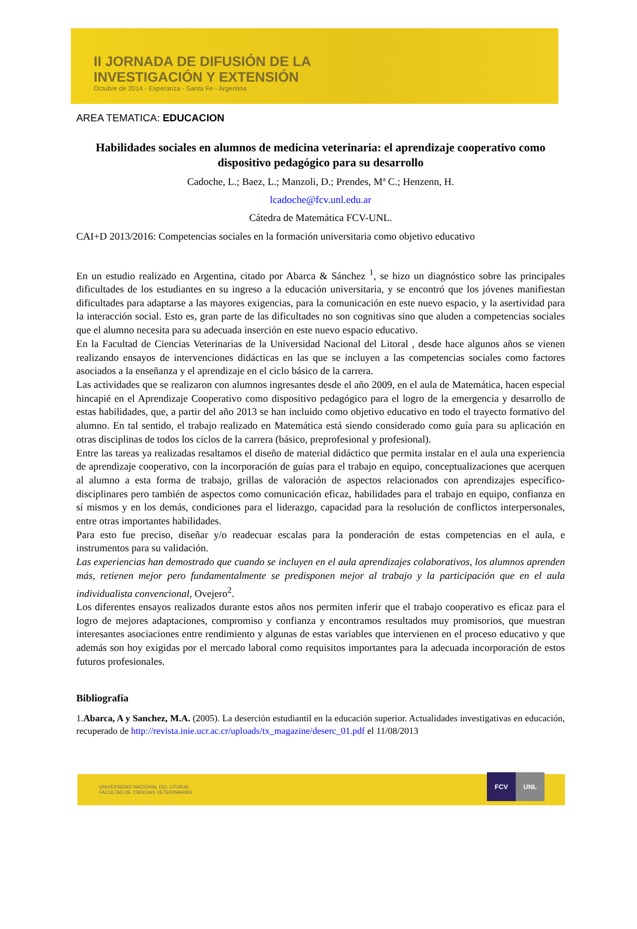II JORNADA DE DIFUSIÓN DE LA
INVESTIGACIÓN Y EXTENSIÓN
Octubre de 2014 - Esperanza - Santa Fe - Argentina
AREA TEMATICA: EDUCACION
Habilidades sociales en alumnos de medicina veterinaria: el aprendizaje cooperativo como dispositivo pedagógico para su desarrollo
Cadoche, L.; Baez, L.; Manzoli, D.; Prendes, Mª C.; Henzenn, H.
lcadoche@fcv.unl.edu.ar
Cátedra de Matemática FCV-UNL.
CAI+D 2013/2016: Competencias sociales en la formación universitaria como objetivo educativo
En un estudio realizado en Argentina, citado por Abarca & Sánchez <sup>1</sup>, se hizo un diagnóstico sobre las principales dificultades de los estudiantes en su ingreso a la educación universitaria, y se encontró que los jóvenes manifiestan dificultades para adaptarse a las mayores exigencias, para la comunicación en este nuevo espacio, y la asertividad para la interacción social. Esto es, gran parte de las dificultades no son cognitivas sino que aluden a competencias sociales que el alumno necesita para su adecuada inserción en este nuevo espacio educativo.
En la Facultad de Ciencias Veterinarias de la Universidad Nacional del Litoral , desde hace algunos años se vienen realizando ensayos de intervenciones didácticas en las que se incluyen a las competencias sociales como factores asociados a la enseñanza y el aprendizaje en el ciclo básico de la carrera.
Las actividades que se realizaron con alumnos ingresantes desde el año 2009, en el aula de Matemática, hacen especial hincapié en el Aprendizaje Cooperativo como dispositivo pedagógico para el logro de la emergencia y desarrollo de estas habilidades, que, a partir del año 2013 se han incluido como objetivo educativo en todo el trayecto formativo del alumno. En tal sentido, el trabajo realizado en Matemática está siendo considerado como guía para su aplicación en otras disciplinas de todos los ciclos de la carrera (básico, preprofesional y profesional).
Entre las tareas ya realizadas resaltamos el diseño de material didáctico que permita instalar en el aula una experiencia de aprendizaje cooperativo, con la incorporación de guías para el trabajo en equipo, conceptualizaciones que acerquen al alumno a esta forma de trabajo, grillas de valoración de aspectos relacionados con aprendizajes específico-disciplinares pero también de aspectos como comunicación eficaz, habilidades para el trabajo en equipo, confianza en sí mismos y en los demás, condiciones para el liderazgo, capacidad para la resolución de conflictos interpersonales, entre otras importantes habilidades.
Para esto fue preciso, diseñar y/o readecuar escalas para la ponderación de estas competencias en el aula, e instrumentos para su validación.
Las experiencias han demostrado que cuando se incluyen en el aula aprendizajes colaborativos, los alumnos aprenden más, retienen mejor pero fundamentalmente se predisponen mejor al trabajo y la participación que en el aula individualista convencional, Ovejero<sup>2</sup>.
Los diferentes ensayos realizados durante estos años nos permiten inferir que el trabajo cooperativo es eficaz para el logro de mejores adaptaciones, compromiso y confianza y encontramos resultados muy promisorios, que muestran interesantes asociaciones entre rendimiento y algunas de estas variables que intervienen en el proceso educativo y que además son hoy exigidas por el mercado laboral como requisitos importantes para la adecuada incorporación de estos futuros profesionales.
Bibliografía
1.Abarca, A y Sanchez, M.A. (2005). La deserción estudiantil en la educación superior. Actualidades investigativas en educación, recuperado de http://revista.inie.ucr.ac.cr/uploads/tx_magazine/deserc_01.pdf el 11/08/2013
UNIVERSIDAD NACIONAL DEL LITORAL
FACULTAD DE CIENCIAS VETERINARIAS
FCV UNL